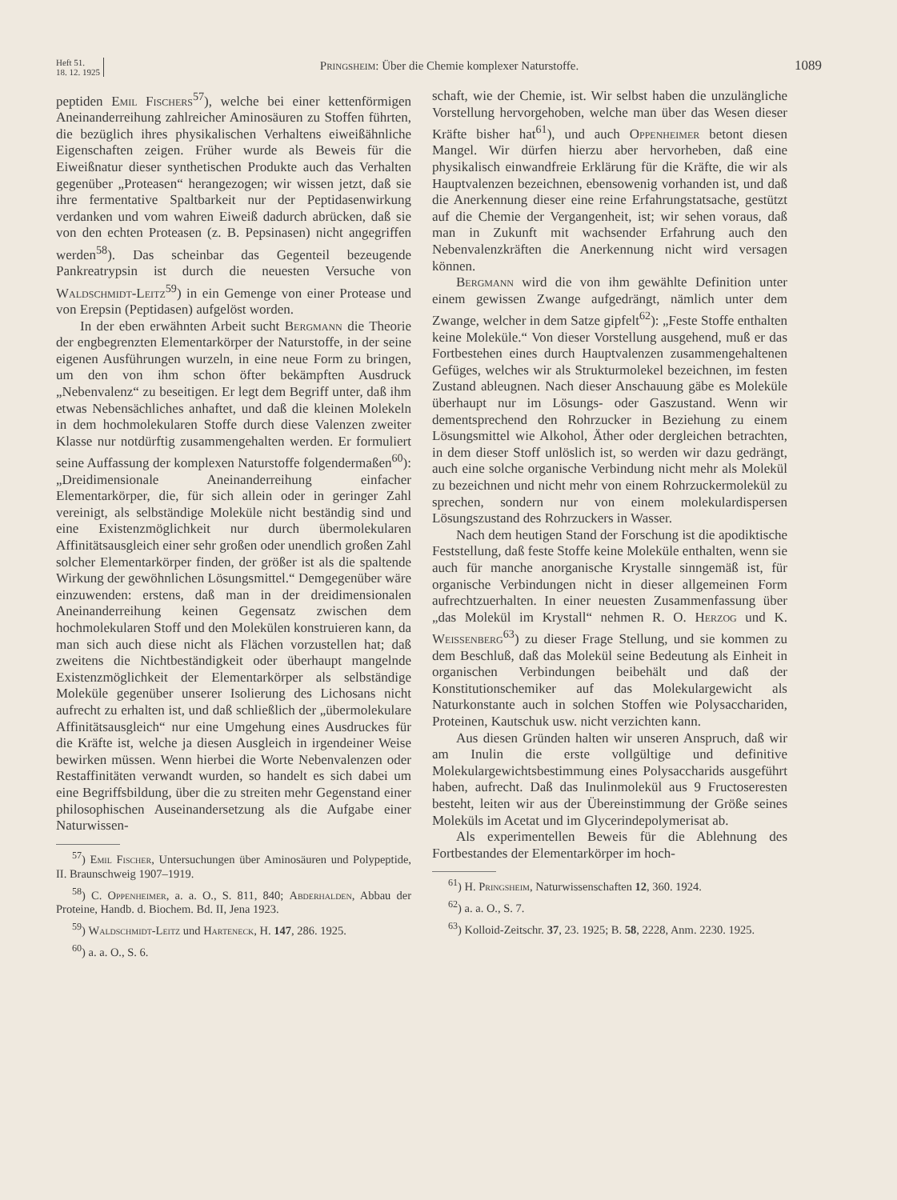Heft 51.
18. 12. 1925
Pringsheim: Über die Chemie komplexer Naturstoffe.
1089
peptiden Emil Fischers<sup>57</sup>), welche bei einer kettenförmigen Aneinanderreihung zahlreicher Aminosäuren zu Stoffen führten, die bezüglich ihres physikalischen Verhaltens eiweißähnliche Eigenschaften zeigen. Früher wurde als Beweis für die Eiweißnatur dieser synthetischen Produkte auch das Verhalten gegenüber „Proteasen“ herangezogen; wir wissen jetzt, daß sie ihre fermentative Spaltbarkeit nur der Peptidasenwirkung verdanken und vom wahren Eiweiß dadurch abrücken, daß sie von den echten Proteasen (z. B. Pepsinasen) nicht angegriffen werden<sup>58</sup>). Das scheinbar das Gegenteil bezeugende Pankreatrypsin ist durch die neuesten Versuche von Waldschmidt-Leitz<sup>59</sup>) in ein Gemenge von einer Protease und von Erepsin (Peptidasen) aufgelöst worden.
In der eben erwähnten Arbeit sucht Bergmann die Theorie der engbegrenzten Elementarkörper der Naturstoffe, in der seine eigenen Ausführungen wurzeln, in eine neue Form zu bringen, um den von ihm schon öfter bekämpften Ausdruck „Nebenvalenz“ zu beseitigen. Er legt dem Begriff unter, daß ihm etwas Nebensächliches anhaftet, und daß die kleinen Molekeln in dem hochmolekularen Stoffe durch diese Valenzen zweiter Klasse nur notdürftig zusammengehalten werden. Er formuliert seine Auffassung der komplexen Naturstoffe folgendermaßen<sup>60</sup>): „Dreidimensionale Aneinanderreihung einfacher Elementarkörper, die, für sich allein oder in geringer Zahl vereinigt, als selbständige Moleküle nicht beständig sind und eine Existenzmöglichkeit nur durch übermolekularen Affinitätsausgleich einer sehr großen oder unendlich großen Zahl solcher Elementarkörper finden, der größer ist als die spaltende Wirkung der gewöhnlichen Lösungsmittel.“ Demgegenüber wäre einzuwenden: erstens, daß man in der dreidimensionalen Aneinanderreihung keinen Gegensatz zwischen dem hochmolekularen Stoff und den Molekülen konstruieren kann, da man sich auch diese nicht als Flächen vorzustellen hat; daß zweitens die Nichtbeständigkeit oder überhaupt mangelnde Existenzmöglichkeit der Elementarkörper als selbständige Moleküle gegenüber unserer Isolierung des Lichosans nicht aufrecht zu erhalten ist, und daß schließlich der „übermolekulare Affinitätsausgleich“ nur eine Umgehung eines Ausdruckes für die Kräfte ist, welche ja diesen Ausgleich in irgendeiner Weise bewirken müssen. Wenn hierbei die Worte Nebenvalenzen oder Restaffinitäten verwandt wurden, so handelt es sich dabei um eine Begriffsbildung, über die zu streiten mehr Gegenstand einer philosophischen Auseinandersetzung als die Aufgabe einer Naturwissen-
<sup>57</sup>) Emil Fischer, Untersuchungen über Aminosäuren und Polypeptide, II. Braunschweig 1907–1919.
<sup>58</sup>) C. Oppenheimer, a. a. O., S. 811, 840; Abderhalden, Abbau der Proteine, Handb. d. Biochem. Bd. II, Jena 1923.
<sup>59</sup>) Waldschmidt-Leitz und Harteneck, H. 147, 286. 1925.
<sup>60</sup>) a. a. O., S. 6.
schaft, wie der Chemie, ist. Wir selbst haben die unzulängliche Vorstellung hervorgehoben, welche man über das Wesen dieser Kräfte bisher hat<sup>61</sup>), und auch Oppenheimer betont diesen Mangel. Wir dürfen hierzu aber hervorheben, daß eine physikalisch einwandfreie Erklärung für die Kräfte, die wir als Hauptvalenzen bezeichnen, ebensowenig vorhanden ist, und daß die Anerkennung dieser eine reine Erfahrungstatsache, gestützt auf die Chemie der Vergangenheit, ist; wir sehen voraus, daß man in Zukunft mit wachsender Erfahrung auch den Nebenvalenzkräften die Anerkennung nicht wird versagen können.
Bergmann wird die von ihm gewählte Definition unter einem gewissen Zwange aufgedrängt, nämlich unter dem Zwange, welcher in dem Satze gipfelt<sup>62</sup>): „Feste Stoffe enthalten keine Moleküle.“ Von dieser Vorstellung ausgehend, muß er das Fortbestehen eines durch Hauptvalenzen zusammengehaltenen Gefüges, welches wir als Strukturmolekel bezeichnen, im festen Zustand ableugnen. Nach dieser Anschauung gäbe es Moleküle überhaupt nur im Lösungs- oder Gaszustand. Wenn wir dementsprechend den Rohrzucker in Beziehung zu einem Lösungsmittel wie Alkohol, Äther oder dergleichen betrachten, in dem dieser Stoff unlöslich ist, so werden wir dazu gedrängt, auch eine solche organische Verbindung nicht mehr als Molekül zu bezeichnen und nicht mehr von einem Rohrzuckermolekül zu sprechen, sondern nur von einem molekulardispersen Lösungszustand des Rohrzuckers in Wasser.
Nach dem heutigen Stand der Forschung ist die apodiktische Feststellung, daß feste Stoffe keine Moleküle enthalten, wenn sie auch für manche anorganische Krystalle sinngemäß ist, für organische Verbindungen nicht in dieser allgemeinen Form aufrechtzuerhalten. In einer neuesten Zusammenfassung über „das Molekül im Krystall“ nehmen R. O. Herzog und K. Weissenberg<sup>63</sup>) zu dieser Frage Stellung, und sie kommen zu dem Beschluß, daß das Molekül seine Bedeutung als Einheit in organischen Verbindungen beibehält und daß der Konstitutionschemiker auf das Molekulargewicht als Naturkonstante auch in solchen Stoffen wie Polysacchariden, Proteinen, Kautschuk usw. nicht verzichten kann.
Aus diesen Gründen halten wir unseren Anspruch, daß wir am Inulin die erste vollgültige und definitive Molekulargewichtsbestimmung eines Polysaccharids ausgeführt haben, aufrecht. Daß das Inulinmolekül aus 9 Fructoseresten besteht, leiten wir aus der Übereinstimmung der Größe seines Moleküls im Acetat und im Glycerindepolymerisat ab.
Als experimentellen Beweis für die Ablehnung des Fortbestandes der Elementarkörper im hoch-
<sup>61</sup>) H. Pringsheim, Naturwissenschaften 12, 360. 1924.
<sup>62</sup>) a. a. O., S. 7.
<sup>63</sup>) Kolloid-Zeitschr. 37, 23. 1925; B. 58, 2228, Anm. 2230. 1925.